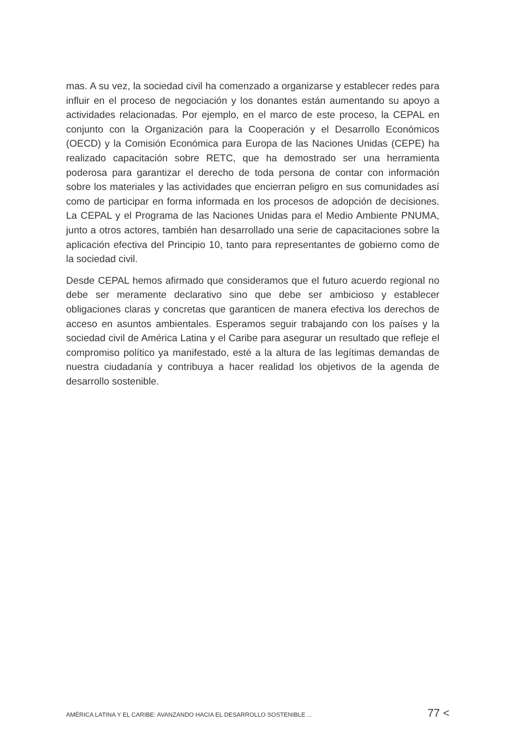mas. A su vez, la sociedad civil ha comenzado a organizarse y establecer redes para influir en el proceso de negociación y los donantes están aumentando su apoyo a actividades relacionadas. Por ejemplo, en el marco de este proceso, la CEPAL en conjunto con la Organización para la Cooperación y el Desarrollo Económicos (OECD) y la Comisión Económica para Europa de las Naciones Unidas (CEPE) ha realizado capacitación sobre RETC, que ha demostrado ser una herramienta poderosa para garantizar el derecho de toda persona de contar con información sobre los materiales y las actividades que encierran peligro en sus comunidades así como de participar en forma informada en los procesos de adopción de decisiones. La CEPAL y el Programa de las Naciones Unidas para el Medio Ambiente PNUMA, junto a otros actores, también han desarrollado una serie de capacitaciones sobre la aplicación efectiva del Principio 10, tanto para representantes de gobierno como de la sociedad civil.
Desde CEPAL hemos afirmado que consideramos que el futuro acuerdo regional no debe ser meramente declarativo sino que debe ser ambicioso y establecer obligaciones claras y concretas que garanticen de manera efectiva los derechos de acceso en asuntos ambientales. Esperamos seguir trabajando con los países y la sociedad civil de América Latina y el Caribe para asegurar un resultado que refleje el compromiso político ya manifestado, esté a la altura de las legítimas demandas de nuestra ciudadanía y contribuya a hacer realidad los objetivos de la agenda de desarrollo sostenible.
AMÉRICA LATINA Y EL CARIBE: AVANZANDO HACIA EL DESARROLLO SOSTENIBLE ... 77 <